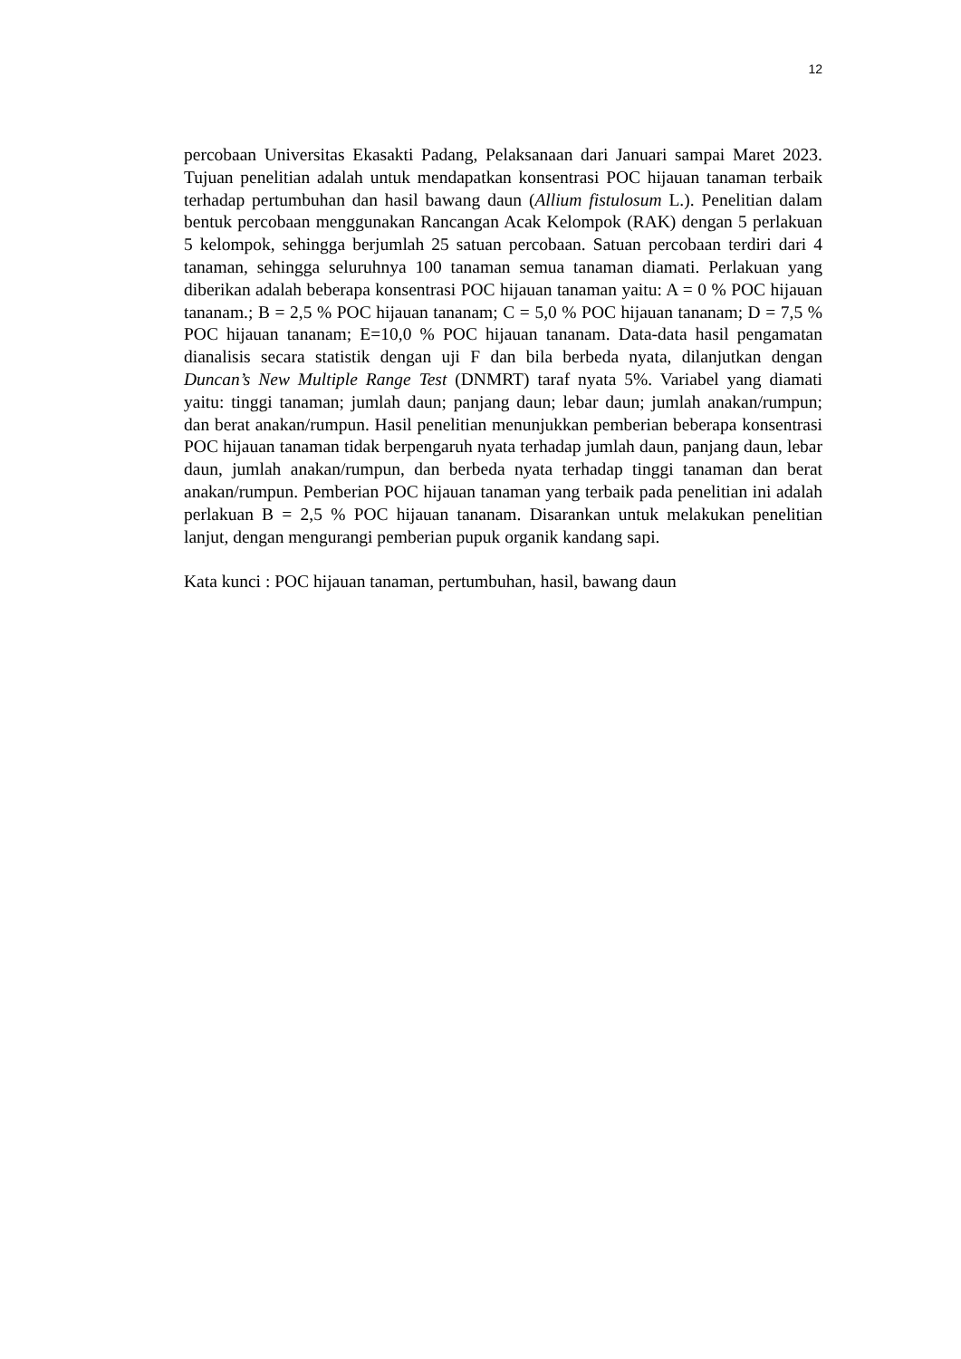12
percobaan Universitas Ekasakti Padang, Pelaksanaan dari Januari sampai Maret 2023. Tujuan penelitian adalah untuk mendapatkan konsentrasi POC hijauan tanaman terbaik terhadap pertumbuhan dan hasil bawang daun (Allium fistulosum L.). Penelitian dalam bentuk percobaan menggunakan Rancangan Acak Kelompok (RAK) dengan 5 perlakuan 5 kelompok, sehingga berjumlah 25 satuan percobaan. Satuan percobaan terdiri dari 4 tanaman, sehingga seluruhnya 100 tanaman semua tanaman diamati. Perlakuan yang diberikan adalah beberapa konsentrasi POC hijauan tanaman yaitu: A = 0 % POC hijauan tananam.; B = 2,5 % POC hijauan tananam; C = 5,0 % POC hijauan tananam; D = 7,5 % POC hijauan tananam; E=10,0 % POC hijauan tananam. Data-data hasil pengamatan dianalisis secara statistik dengan uji F dan bila berbeda nyata, dilanjutkan dengan Duncan’s New Multiple Range Test (DNMRT) taraf nyata 5%. Variabel yang diamati yaitu: tinggi tanaman; jumlah daun; panjang daun; lebar daun; jumlah anakan/rumpun; dan berat anakan/rumpun. Hasil penelitian menunjukkan pemberian beberapa konsentrasi POC hijauan tanaman tidak berpengaruh nyata terhadap jumlah daun, panjang daun, lebar daun, jumlah anakan/rumpun, dan berbeda nyata terhadap tinggi tanaman dan berat anakan/rumpun. Pemberian POC hijauan tanaman yang terbaik pada penelitian ini adalah perlakuan B = 2,5 % POC hijauan tananam. Disarankan untuk melakukan penelitian lanjut, dengan mengurangi pemberian pupuk organik kandang sapi.
Kata kunci : POC hijauan tanaman, pertumbuhan, hasil, bawang daun